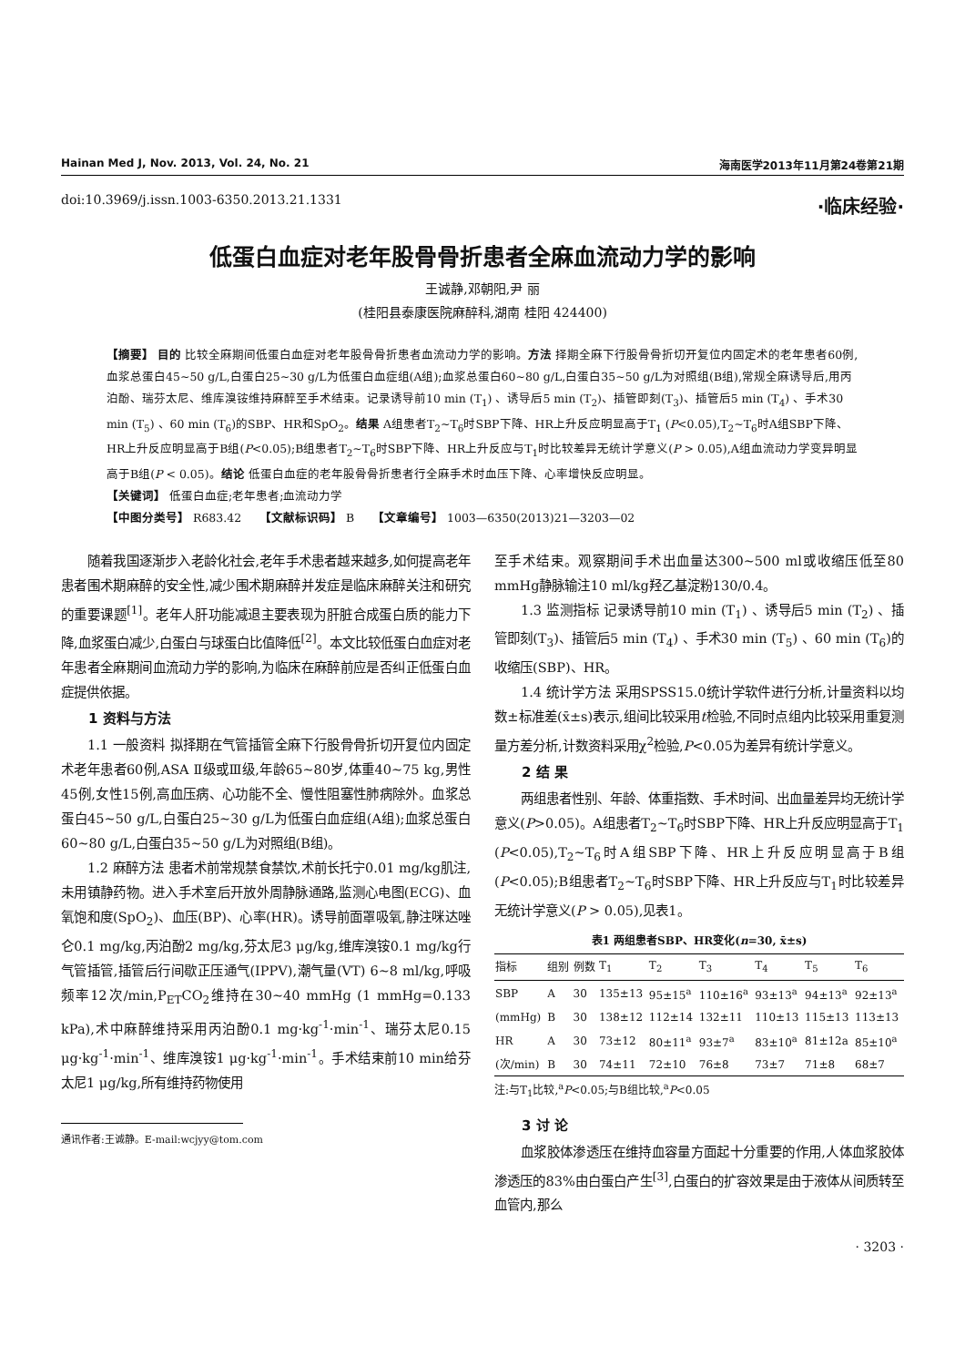Hainan Med J, Nov. 2013, Vol. 24, No. 21 海南医学2013年11月第24卷第21期
doi:10.3969/j.issn.1003-6350.2013.21.1331 ·临床经验·
低蛋白血症对老年股骨骨折患者全麻血流动力学的影响
王诚静,邓朝阳,尹 丽
(桂阳县泰康医院麻醉科,湖南 桂阳 424400)
【摘要】 目的 比较全麻期间低蛋白血症对老年股骨骨折患者血流动力学的影响。方法 择期全麻下行股骨骨折切开复位内固定术的老年患者60例,血浆总蛋白45~50 g/L,白蛋白25~30 g/L为低蛋白血症组(A组);血浆总蛋白60~80 g/L,白蛋白35~50 g/L为对照组(B组),常规全麻诱导后,用丙泊酚、瑞芬太尼、维库溴铵维持麻醉至手术结束。记录诱导前10 min (T<sub>1</sub>) 、诱导后5 min (T<sub>2</sub>)、插管即刻(T<sub>3</sub>)、插管后5 min (T<sub>4</sub>) 、手术30 min (T<sub>5</sub>) 、60 min (T<sub>6</sub>)的SBP、HR和SpO<sub>2</sub>。结果 A组患者T<sub>2</sub>~T<sub>6</sub>时SBP下降、HR上升反应明显高于T<sub>1</sub> (P<0.05),T<sub>2</sub>~T<sub>6</sub>时A组SBP下降、HR上升反应明显高于B组(P<0.05);B组患者T<sub>2</sub>~T<sub>6</sub>时SBP下降、HR上升反应与T<sub>1</sub>时比较差异无统计学意义(P > 0.05),A组血流动力学变异明显高于B组(P < 0.05)。结论 低蛋白血症的老年股骨骨折患者行全麻手术时血压下降、心率增快反应明显。
【关键词】 低蛋白血症;老年患者;血流动力学
【中图分类号】 R683.42 【文献标识码】 B 【文章编号】 1003—6350(2013)21—3203—02
随着我国逐渐步入老龄化社会,老年手术患者越来越多,如何提高老年患者围术期麻醉的安全性,减少围术期麻醉并发症是临床麻醉关注和研究的重要课题<sup>[1]</sup>。老年人肝功能减退主要表现为肝脏合成蛋白质的能力下降,血浆蛋白减少,白蛋白与球蛋白比值降低<sup>[2]</sup>。本文比较低蛋白血症对老年患者全麻期间血流动力学的影响,为临床在麻醉前应是否纠正低蛋白血症提供依据。
1 资料与方法
1.1 一般资料 拟择期在气管插管全麻下行股骨骨折切开复位内固定术老年患者60例,ASA Ⅱ级或Ⅲ级,年龄65~80岁,体重40~75 kg,男性45例,女性15例,高血压病、心功能不全、慢性阻塞性肺病除外。血浆总蛋白45~50 g/L,白蛋白25~30 g/L为低蛋白血症组(A组);血浆总蛋白60~80 g/L,白蛋白35~50 g/L为对照组(B组)。
1.2 麻醉方法 患者术前常规禁食禁饮,术前长托宁0.01 mg/kg肌注,未用镇静药物。进入手术室后开放外周静脉通路,监测心电图(ECG)、血氧饱和度(SpO<sub>2</sub>)、血压(BP)、心率(HR)。诱导前面罩吸氧,静注咪达唑仑0.1 mg/kg,丙泊酚2 mg/kg,芬太尼3 μg/kg,维库溴铵0.1 mg/kg行气管插管,插管后行间歇正压通气(IPPV),潮气量(VT) 6~8 ml/kg,呼吸频率12次/min,P<sub>ET</sub>CO<sub>2</sub>维持在30~40 mmHg (1 mmHg=0.133 kPa),术中麻醉维持采用丙泊酚0.1 mg·kg<sup>-1</sup>·min<sup>-1</sup>、瑞芬太尼0.15 μg·kg<sup>-1</sup>·min<sup>-1</sup>、维库溴铵1 μg·kg<sup>-1</sup>·min<sup>-1</sup>。手术结束前10 min给芬太尼1 μg/kg,所有维持药物使用
通讯作者:王诚静。E-mail:wcjyy@tom.com
至手术结束。观察期间手术出血量达300~500 ml或收缩压低至80 mmHg静脉输注10 ml/kg羟乙基淀粉130/0.4。
1.3 监测指标 记录诱导前10 min (T<sub>1</sub>) 、诱导后5 min (T<sub>2</sub>) 、插管即刻(T<sub>3</sub>)、插管后5 min (T<sub>4</sub>) 、手术30 min (T<sub>5</sub>) 、60 min (T<sub>6</sub>)的收缩压(SBP)、HR。
1.4 统计学方法 采用SPSS15.0统计学软件进行分析,计量资料以均数±标准差(x̄±s)表示,组间比较采用t检验,不同时点组内比较采用重复测量方差分析,计数资料采用χ<sup>2</sup>检验,P<0.05为差异有统计学意义。
2 结 果
两组患者性别、年龄、体重指数、手术时间、出血量差异均无统计学意义(P>0.05)。A组患者T<sub>2</sub>~T<sub>6</sub>时SBP下降、HR上升反应明显高于T<sub>1</sub> (P<0.05),T<sub>2</sub>~T<sub>6</sub>时A组SBP下降、HR上升反应明显高于B组(P<0.05);B组患者T<sub>2</sub>~T<sub>6</sub>时SBP下降、HR上升反应与T<sub>1</sub>时比较差异无统计学意义(P > 0.05),见表1。
表1 两组患者SBP、HR变化(n=30, x̄±s)
| 指标 | 组别 | 例数 | T<sub>1</sub> | T<sub>2</sub> | T<sub>3</sub> | T<sub>4</sub> | T<sub>5</sub> | T<sub>6</sub> |
| --- | --- | --- | --- | --- | --- | --- | --- | --- |
| SBP | A | 30 | 135±13 | 95±15<sup>a</sup> | 110±16<sup>a</sup> | 93±13<sup>a</sup> | 94±13<sup>a</sup> | 92±13<sup>a</sup> |
| (mmHg) | B | 30 | 138±12 | 112±14 | 132±11 | 110±13 | 115±13 | 113±13 |
| HR | A | 30 | 73±12 | 80±11<sup>a</sup> | 93±7<sup>a</sup> | 83±10<sup>a</sup> | 81±12a | 85±10<sup>a</sup> |
| (次/min) | B | 30 | 74±11 | 72±10 | 76±8 | 73±7 | 71±8 | 68±7 |
注:与T<sub>1</sub>比较,<sup>a</sup>P<0.05;与B组比较,<sup>a</sup>P<0.05
3 讨 论
血浆胶体渗透压在维持血容量方面起十分重要的作用,人体血浆胶体渗透压的83%由白蛋白产生<sup>[3]</sup>,白蛋白的扩容效果是由于液体从间质转至血管内,那么
· 3203 ·